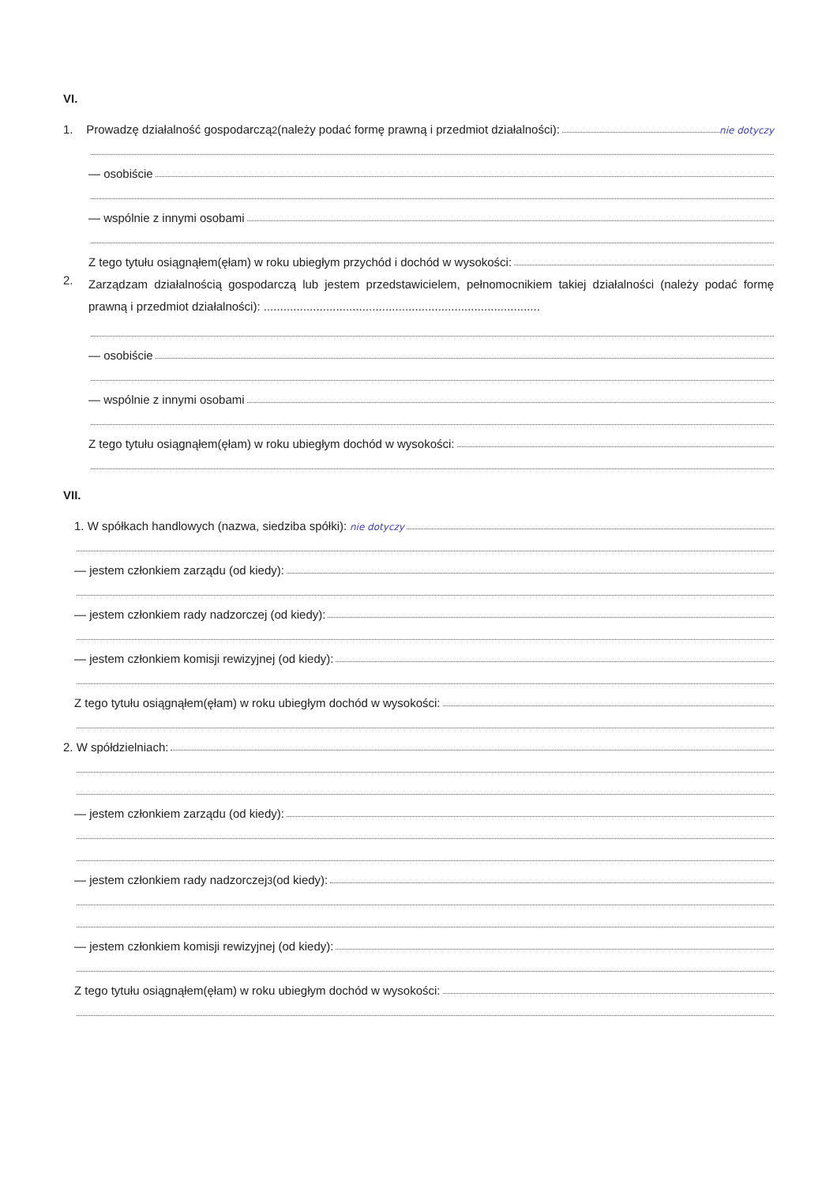VI.
1. Prowadzę działalność gospodarczą<sup>2</sup> (należy podać formę prawną i przedmiot działalności): nie dotyczy
— osobiście
— wspólnie z innymi osobami
Z tego tytułu osiągnąłem(ęłam) w roku ubiegłym przychód i dochód w wysokości:
2. Zarządzam działalnością gospodarczą lub jestem przedstawicielem, pełnomocnikiem takiej działalności (należy podać formę prawną i przedmiot działalności): ....................................................................................
— osobiście
— wspólnie z innymi osobami
Z tego tytułu osiągnąłem(ęłam) w roku ubiegłym dochód w wysokości:
VII.
1. W spółkach handlowych (nazwa, siedziba spółki): nie dotyczy
— jestem członkiem zarządu (od kiedy):
— jestem członkiem rady nadzorczej (od kiedy):
— jestem członkiem komisji rewizyjnej (od kiedy):
Z tego tytułu osiągnąłem(ęłam) w roku ubiegłym dochód w wysokości:
2. W spółdzielniach:
— jestem członkiem zarządu (od kiedy):
— jestem członkiem rady nadzorczej<sup>3</sup> (od kiedy):
— jestem członkiem komisji rewizyjnej (od kiedy):
Z tego tytułu osiągnąłem(ęłam) w roku ubiegłym dochód w wysokości: